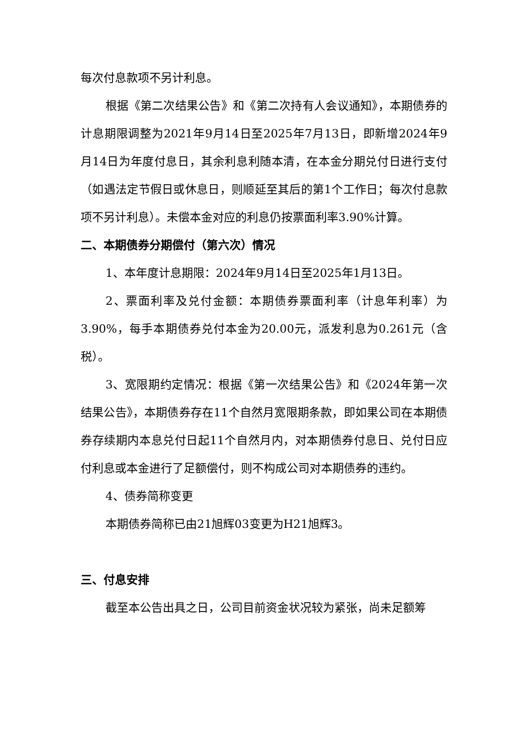每次付息款项不另计利息。
根据《第二次结果公告》和《第二次持有人会议通知》，本期债券的计息期限调整为2021年9月14日至2025年7月13日，即新增2024年9月14日为年度付息日，其余利息利随本清，在本金分期兑付日进行支付（如遇法定节假日或休息日，则顺延至其后的第1个工作日；每次付息款项不另计利息）。未偿本金对应的利息仍按票面利率3.90%计算。
二、本期债券分期偿付（第六次）情况
1、本年度计息期限：2024年9月14日至2025年1月13日。
2、票面利率及兑付金额：本期债券票面利率（计息年利率）为3.90%，每手本期债券兑付本金为20.00元，派发利息为0.261元（含税）。
3、宽限期约定情况：根据《第一次结果公告》和《2024年第一次结果公告》，本期债券存在11个自然月宽限期条款，即如果公司在本期债券存续期内本息兑付日起11个自然月内，对本期债券付息日、兑付日应付利息或本金进行了足额偿付，则不构成公司对本期债券的违约。
4、债券简称变更
本期债券简称已由21旭辉03变更为H21旭辉3。
三、付息安排
截至本公告出具之日，公司目前资金状况较为紧张，尚未足额筹